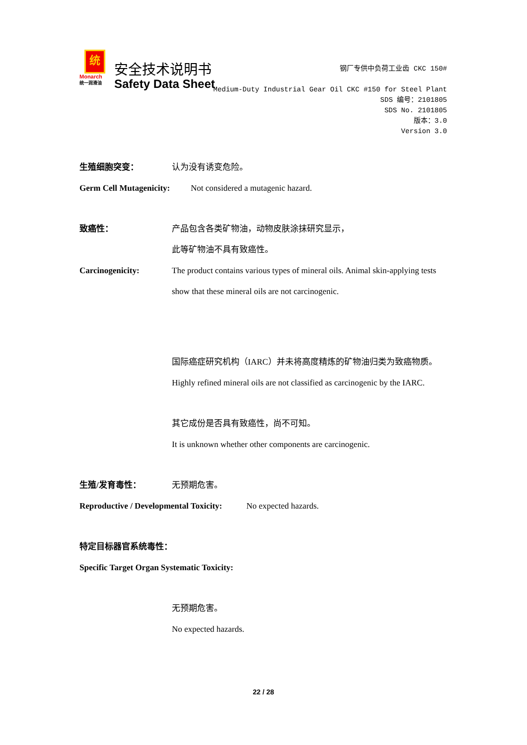统
Monarch
统一润滑油
安全技术说明书
Safety Data Sheet
钢厂专供中负荷工业齿 CKC 150#
Medium-Duty Industrial Gear Oil CKC #150 for Steel Plant
SDS 编号：2101805
SDS No. 2101805
版本：3.0
Version 3.0
生殖细胞突变： 认为没有诱变危险。
Germ Cell Mutagenicity: Not considered a mutagenic hazard.
致癌性： 产品包含各类矿物油，动物皮肤涂抹研究显示，
此等矿物油不具有致癌性。
Carcinogenicity: The product contains various types of mineral oils. Animal skin-applying tests show that these mineral oils are not carcinogenic.
国际癌症研究机构（IARC）并未将高度精炼的矿物油归类为致癌物质。
Highly refined mineral oils are not classified as carcinogenic by the IARC.
其它成份是否具有致癌性，尚不可知。
It is unknown whether other components are carcinogenic.
生殖/发育毒性： 无预期危害。
Reproductive / Developmental Toxicity: No expected hazards.
特定目标器官系统毒性：
Specific Target Organ Systematic Toxicity:
无预期危害。
No expected hazards.
22 / 28